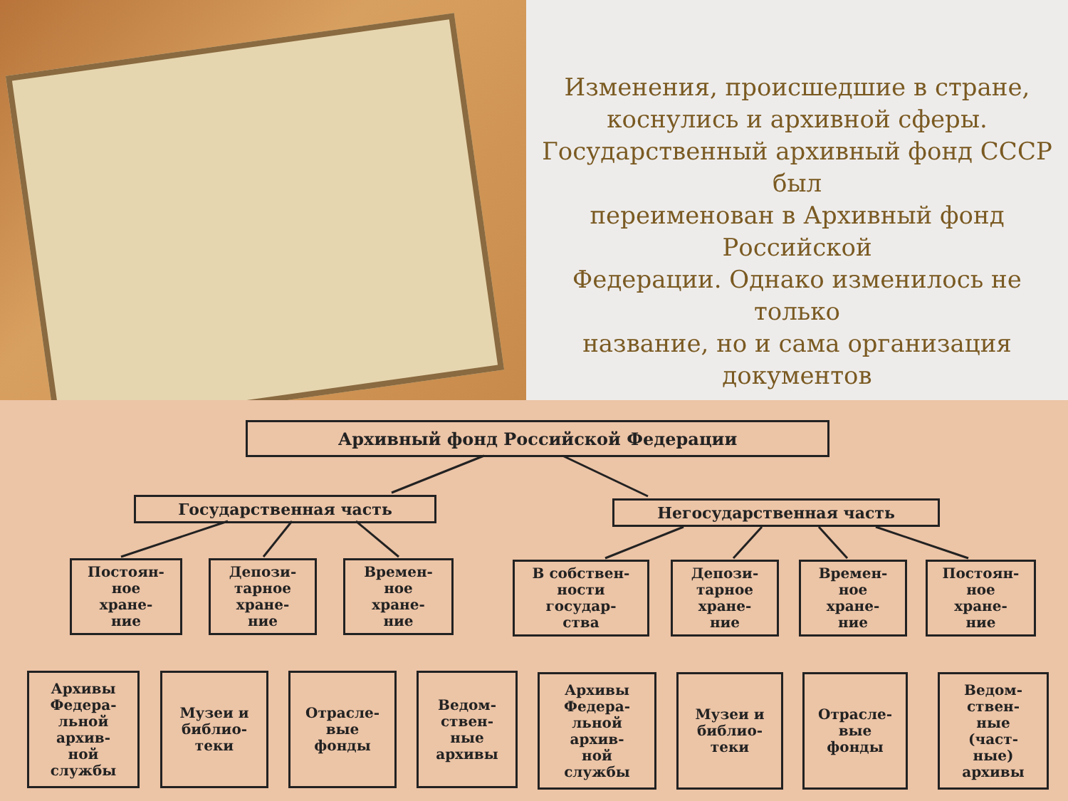Изменения, происшедшие в стране, коснулись и архивной сферы. Государственный архивный фонд СССР был
переименован в Архивный фонд Российской
Федерации. Однако изменилось не только
название, но и сама организация документов
Архивный фонд Российской Федерации
Государственная часть Негосударственная часть
Постоян-
ное
хране-
ние
Депози-
тарное
хране-
ние
Времен-
ное
хране-
ние
В собствен-
ности
государ-
ства
Депози-
тарное
хране-
ние
Времен-
ное
хране-
ние
Постоян-
ное
хране-
ние
Архивы Федера-
льной
архив-
ной
службы
Музеи и библио-
теки
Отрасле-
вые
фонды
Ведом-
ствен-
ные
архивы
Архивы Федера-
льной
архив-
ной
службы
Музеи и библио-
теки
Отрасле-
вые
фонды
Ведом-
ствен-
ные
(част-
ные)
архивы